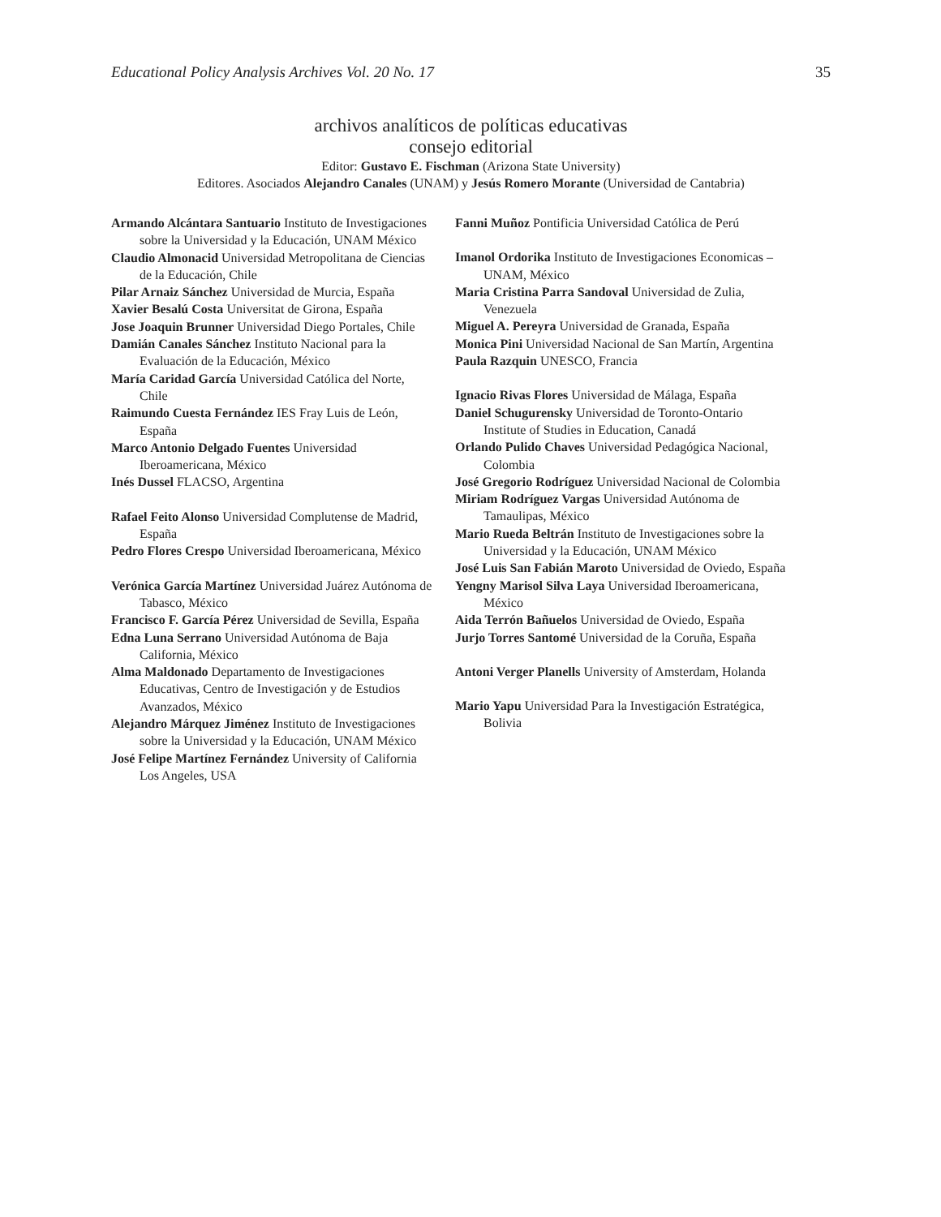Educational Policy Analysis Archives Vol. 20 No. 17 35
archivos analíticos de políticas educativas
consejo editorial
Editor: Gustavo E. Fischman (Arizona State University)
Editores. Asociados Alejandro Canales (UNAM) y Jesús Romero Morante (Universidad de Cantabria)
Armando Alcántara Santuario Instituto de Investigaciones sobre la Universidad y la Educación, UNAM México
Claudio Almonacid Universidad Metropolitana de Ciencias de la Educación, Chile
Pilar Arnaiz Sánchez Universidad de Murcia, España
Xavier Besalú Costa Universitat de Girona, España
Jose Joaquin Brunner Universidad Diego Portales, Chile
Damián Canales Sánchez Instituto Nacional para la Evaluación de la Educación, México
María Caridad García Universidad Católica del Norte, Chile
Raimundo Cuesta Fernández IES Fray Luis de León, España
Marco Antonio Delgado Fuentes Universidad Iberoamericana, México
Inés Dussel FLACSO, Argentina
Rafael Feito Alonso Universidad Complutense de Madrid, España
Pedro Flores Crespo Universidad Iberoamericana, México
Verónica García Martínez Universidad Juárez Autónoma de Tabasco, México
Francisco F. García Pérez Universidad de Sevilla, España
Edna Luna Serrano Universidad Autónoma de Baja California, México
Alma Maldonado Departamento de Investigaciones Educativas, Centro de Investigación y de Estudios Avanzados, México
Alejandro Márquez Jiménez Instituto de Investigaciones sobre la Universidad y la Educación, UNAM México
José Felipe Martínez Fernández University of California Los Angeles, USA
Fanni Muñoz Pontificia Universidad Católica de Perú
Imanol Ordorika Instituto de Investigaciones Economicas – UNAM, México
Maria Cristina Parra Sandoval Universidad de Zulia, Venezuela
Miguel A. Pereyra Universidad de Granada, España
Monica Pini Universidad Nacional de San Martín, Argentina
Paula Razquin UNESCO, Francia
Ignacio Rivas Flores Universidad de Málaga, España
Daniel Schugurensky Universidad de Toronto-Ontario Institute of Studies in Education, Canadá
Orlando Pulido Chaves Universidad Pedagógica Nacional, Colombia
José Gregorio Rodríguez Universidad Nacional de Colombia
Miriam Rodríguez Vargas Universidad Autónoma de Tamaulipas, México
Mario Rueda Beltrán Instituto de Investigaciones sobre la Universidad y la Educación, UNAM México
José Luis San Fabián Maroto Universidad de Oviedo, España
Yengny Marisol Silva Laya Universidad Iberoamericana, México
Aida Terrón Bañuelos Universidad de Oviedo, España
Jurjo Torres Santomé Universidad de la Coruña, España
Antoni Verger Planells University of Amsterdam, Holanda
Mario Yapu Universidad Para la Investigación Estratégica, Bolivia